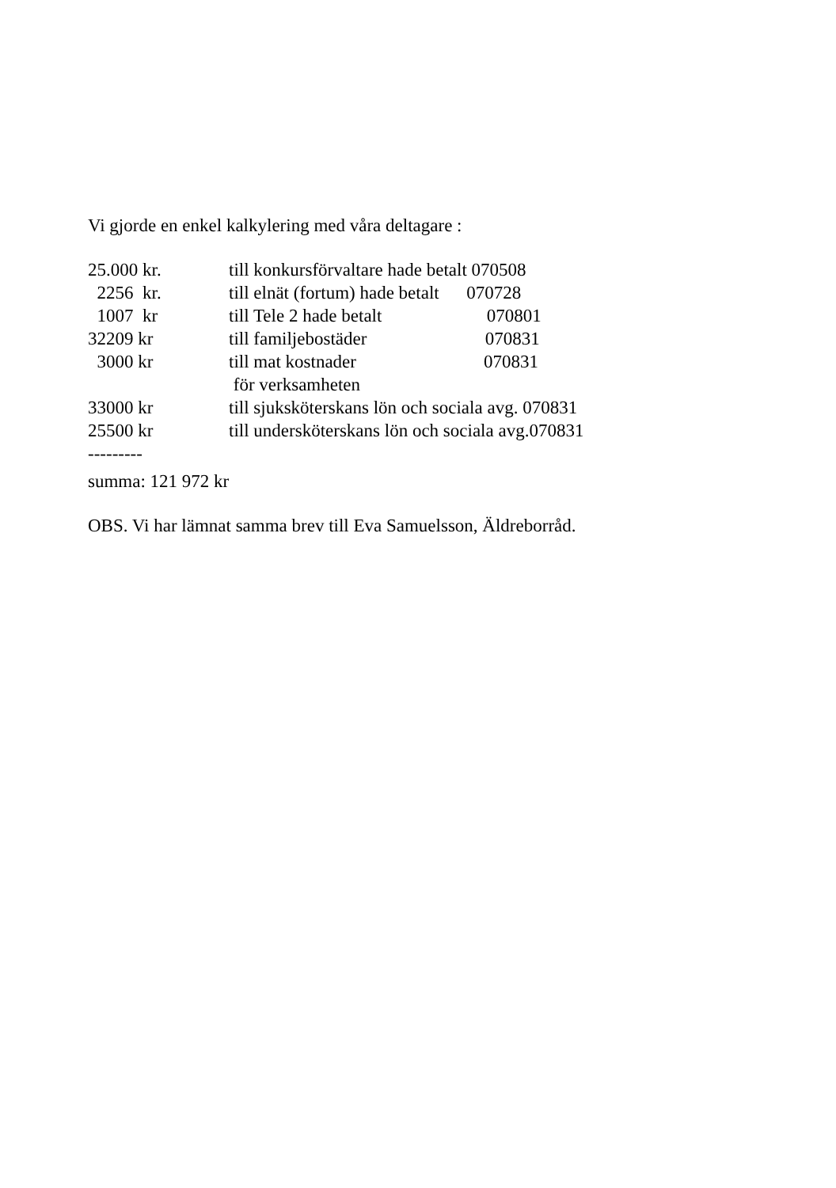Vi gjorde en enkel kalkylering med våra deltagare :
| 25.000 kr. | till konkursförvaltare hade betalt 070508 |
| 2256 kr. | till elnät (fortum) hade betalt 070728 |
| 1007 kr | till Tele 2 hade betalt 070801 |
| 32209 kr | till familjebostäder 070831 |
| 3000 kr | till mat kostnader 070831 |
| | för verksamheten |
| 33000 kr | till sjuksköterskans lön och sociala avg. 070831 |
| 25500 kr | till undersköterskans lön och sociala avg.070831 |
| --------- | |
summa: 121 972 kr
OBS. Vi har lämnat samma brev till Eva Samuelsson, Äldreborråd.